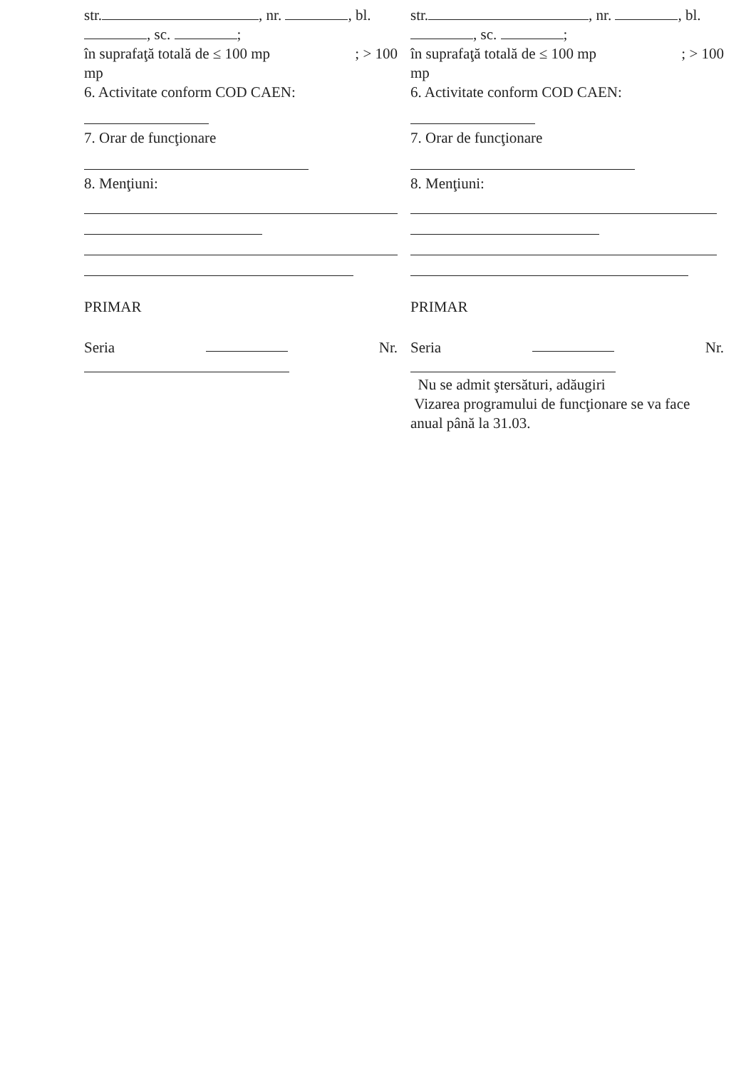str. , nr. , bl.
, sc. ;
în suprafaţă totală de ≤ 100 mp; > 100
mp
6. Activitate conform COD CAEN:
7. Orar de funcţionare
8. Menţiuni:
PRIMAR
Seria Nr.
str. , nr. , bl.
, sc. ;
în suprafaţă totală de ≤ 100 mp; > 100
mp
6. Activitate conform COD CAEN:
7. Orar de funcţionare
8. Menţiuni:
PRIMAR
Seria Nr.
Nu se admit ştersături, adăugiri
Vizarea programului de funcţionare se va face anual până la 31.03.